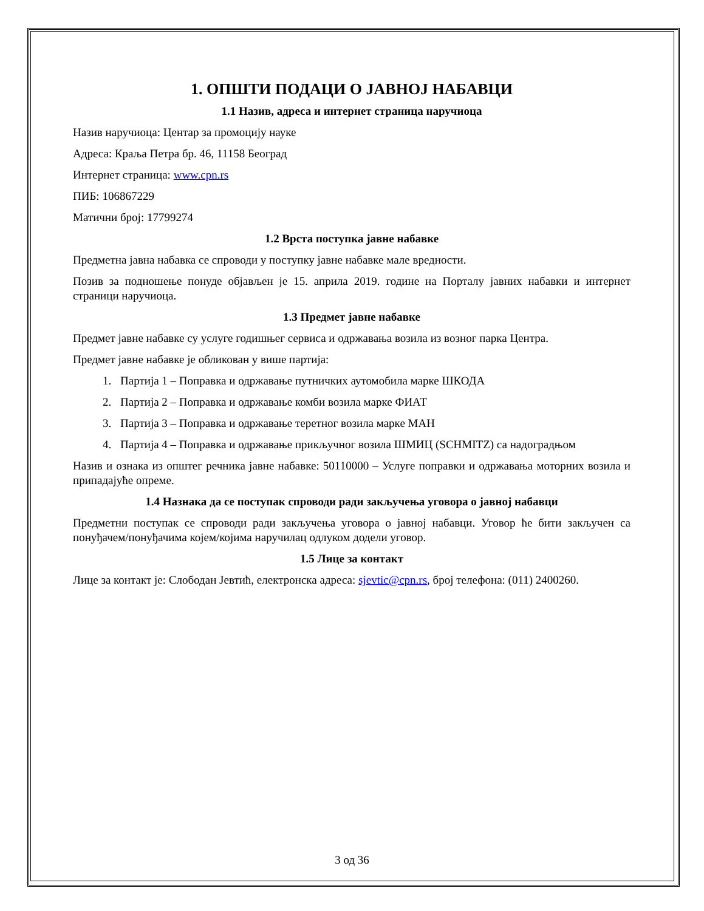1. ОПШТИ ПОДАЦИ О ЈАВНОЈ НАБАВЦИ
1.1 Назив, адреса и интернет страница наручиоца
Назив наручиоца: Центар за промоцију науке
Адреса: Краља Петра бр. 46, 11158 Београд
Интернет страница: www.cpn.rs
ПИБ: 106867229
Матични број: 17799274
1.2 Врста поступка јавне набавке
Предметна јавна набавка се спроводи у поступку јавне набавке мале вредности.
Позив за подношење понуде објављен је 15. априла 2019. године на Порталу јавних набавки и интернет страници наручиоца.
1.3 Предмет јавне набавке
Предмет јавне набавке су услуге годишњег сервиса и одржавања возила из возног парка Центра.
Предмет јавне набавке је обликован у више партија:
1. Партија 1 – Поправка и одржавање путничких аутомобила марке ШКОДА
2. Партија 2 – Поправка и одржавање комби возила марке ФИАТ
3. Партија 3 – Поправка и одржавање теретног возила марке МАН
4. Партија 4 – Поправка и одржавање прикључног возила ШМИЦ (SCHMITZ) са надоградњом
Назив и ознака из општег речника јавне набавке: 50110000 – Услуге поправки и одржавања моторних возила и припадајуће опреме.
1.4 Назнака да се поступак спроводи ради закључења уговора о јавној набавци
Предметни поступак се спроводи ради закључења уговора о јавној набавци. Уговор ће бити закључен са понуђачем/понуђачима којем/којима наручилац одлуком додели уговор.
1.5 Лице за контакт
Лице за контакт је: Слободан Јевтић, електронска адреса: sjevtic@cpn.rs, број телефона: (011) 2400260.
3 од 36